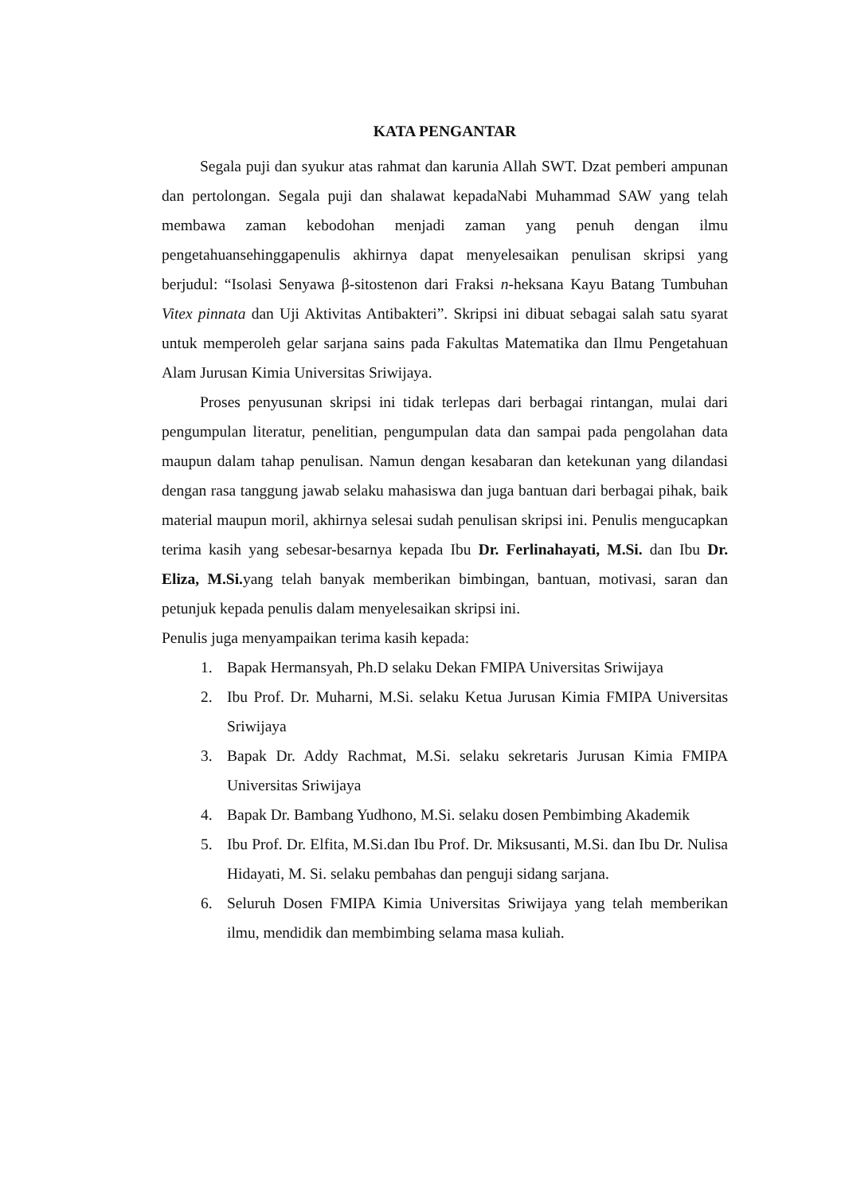KATA PENGANTAR
Segala puji dan syukur atas rahmat dan karunia Allah SWT. Dzat pemberi ampunan dan pertolongan. Segala puji dan shalawat kepadaNabi Muhammad SAW yang telah membawa zaman kebodohan menjadi zaman yang penuh dengan ilmu pengetahuansehinggapenulis akhirnya dapat menyelesaikan penulisan skripsi yang berjudul: “Isolasi Senyawa β-sitostenon dari Fraksi n-heksana Kayu Batang Tumbuhan Vitex pinnata dan Uji Aktivitas Antibakteri”. Skripsi ini dibuat sebagai salah satu syarat untuk memperoleh gelar sarjana sains pada Fakultas Matematika dan Ilmu Pengetahuan Alam Jurusan Kimia Universitas Sriwijaya.
Proses penyusunan skripsi ini tidak terlepas dari berbagai rintangan, mulai dari pengumpulan literatur, penelitian, pengumpulan data dan sampai pada pengolahan data maupun dalam tahap penulisan. Namun dengan kesabaran dan ketekunan yang dilandasi dengan rasa tanggung jawab selaku mahasiswa dan juga bantuan dari berbagai pihak, baik material maupun moril, akhirnya selesai sudah penulisan skripsi ini. Penulis mengucapkan terima kasih yang sebesar-besarnya kepada Ibu Dr. Ferlinahayati, M.Si. dan Ibu Dr. Eliza, M.Si. yang telah banyak memberikan bimbingan, bantuan, motivasi, saran dan petunjuk kepada penulis dalam menyelesaikan skripsi ini.
Penulis juga menyampaikan terima kasih kepada:
1. Bapak Hermansyah, Ph.D selaku Dekan FMIPA Universitas Sriwijaya
2. Ibu Prof. Dr. Muharni, M.Si. selaku Ketua Jurusan Kimia FMIPA Universitas Sriwijaya
3. Bapak Dr. Addy Rachmat, M.Si. selaku sekretaris Jurusan Kimia FMIPA Universitas Sriwijaya
4. Bapak Dr. Bambang Yudhono, M.Si. selaku dosen Pembimbing Akademik
5. Ibu Prof. Dr. Elfita, M.Si.dan Ibu Prof. Dr. Miksusanti, M.Si. dan Ibu Dr. Nulisa Hidayati, M. Si. selaku pembahas dan penguji sidang sarjana.
6. Seluruh Dosen FMIPA Kimia Universitas Sriwijaya yang telah memberikan ilmu, mendidik dan membimbing selama masa kuliah.